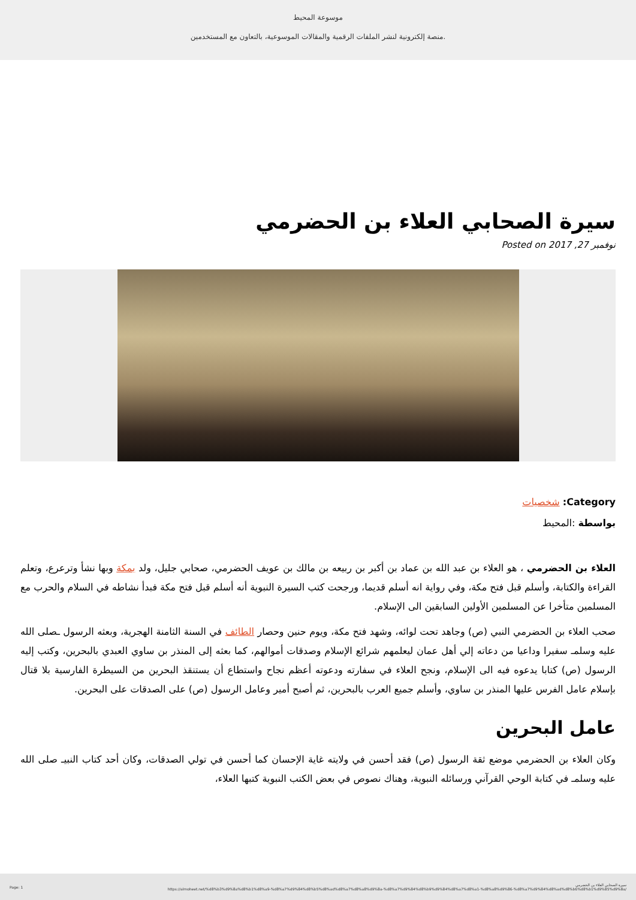موسوعة المحيط
منصة إلكترونية لنشر الملفات الرقمية والمقالات الموسوعية، بالتعاون مع المستخدمين.
سيرة الصحابي العلاء بن الحضرمي
Posted on نوفمبر 27, 2017
Category: شخصيات
بواسطة :المحيط
العلاء بن الحضرمي ، هو العلاء بن عبد الله بن عماد بن أكبر بن ربيعه بن مالك بن عويف الحضرمي، صحابي جليل، ولد بمكة وبها نشأ وترعرع، وتعلم القراءة والكتابة، وأسلم قبل فتح مكة، وفي رواية انه أسلم قديما، ورجحت كتب السيرة النبوية أنه أسلم قبل فتح مكة فبدأ نشاطه في السلام والحرب مع المسلمين متأخرا عن المسلمين الأولين السابقين الى الإسلام.
صحب العلاء بن الحضرمي النبي (ص) وجاهد تحت لوائه، وشهد فتح مكة، ويوم حنين وحصار الطائف في السنة الثامنة الهجرية، وبعثه الرسول ـصلى الله عليه وسلمـ سفيرا وداعيا من دعاته إلي أهل عمان ليعلمهم شرائع الإسلام وصدقات أموالهم، كما بعثه إلى المنذر بن ساوي العبدي بالبحرين، وكتب إليه الرسول (ص) كتابا يدعوه فيه الى الإسلام، ونجح العلاء في سفارته ودعوته أعظم نجاح واستطاع أن يستنقذ البحرين من السيطرة الفارسية بلا قتال بإسلام عامل الفرس عليها المنذر بن ساوي، وأسلم جميع العرب بالبحرين، ثم أصبح أمير وعامل الرسول (ص) على الصدقات على البحرين.
عامل البحرين
وكان العلاء بن الحضرمي موضع ثقة الرسول (ص) فقد أحسن في ولايته غاية الإحسان كما أحسن في تولي الصدقات، وكان أحد كتاب النبيـ صلى الله عليه وسلمـ في كتابة الوحي القرآني ورسائله النبوية، وهناك نصوص في بعض الكتب النبوية كتبها العلاء،
Page: 1 سيرة الصحابي العلاء بن الحضرمي
https://almoheet.net/%d8%b3%d9%8a%d8%b1%d8%a9-%d8%a7%d9%84%d8%b5%d8%ad%d8%a7%d8%a8%d9%8a-%d8%a7%d9%84%d8%b9%d9%84%d8%a7%d8%a1-%d8%a8%d9%86-%d8%a7%d9%84%d8%ad%d8%b6%d8%b1%d9%85%d9%8a/